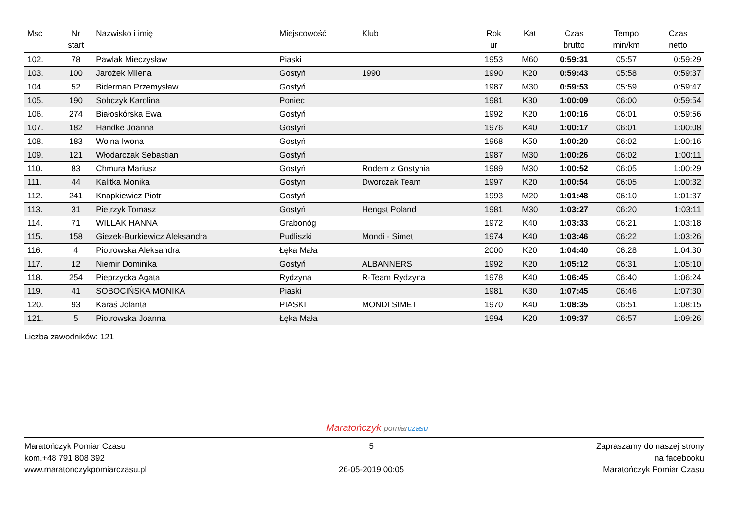| Msc | Nr start | Nazwisko i imię | Miejscowość | Klub | Rok ur | Kat | Czas brutto | Tempo min/km | Czas netto |
| --- | --- | --- | --- | --- | --- | --- | --- | --- | --- |
| 102. | 78 | Pawlak Mieczysław | Piaski | | 1953 | M60 | 0:59:31 | 05:57 | 0:59:29 |
| 103. | 100 | Jarożek Milena | Gostyń | 1990 | 1990 | K20 | 0:59:43 | 05:58 | 0:59:37 |
| 104. | 52 | Biderman Przemysław | Gostyń | | 1987 | M30 | 0:59:53 | 05:59 | 0:59:47 |
| 105. | 190 | Sobczyk Karolina | Poniec | | 1981 | K30 | 1:00:09 | 06:00 | 0:59:54 |
| 106. | 274 | Białoskórska Ewa | Gostyń | | 1992 | K20 | 1:00:16 | 06:01 | 0:59:56 |
| 107. | 182 | Handke Joanna | Gostyń | | 1976 | K40 | 1:00:17 | 06:01 | 1:00:08 |
| 108. | 183 | Wolna Iwona | Gostyń | | 1968 | K50 | 1:00:20 | 06:02 | 1:00:16 |
| 109. | 121 | Włodarczak Sebastian | Gostyń | | 1987 | M30 | 1:00:26 | 06:02 | 1:00:11 |
| 110. | 83 | Chmura Mariusz | Gostyń | Rodem z Gostynia | 1989 | M30 | 1:00:52 | 06:05 | 1:00:29 |
| 111. | 44 | Kalitka Monika | Gostyn | Dworczak Team | 1997 | K20 | 1:00:54 | 06:05 | 1:00:32 |
| 112. | 241 | Knapkiewicz Piotr | Gostyń | | 1993 | M20 | 1:01:48 | 06:10 | 1:01:37 |
| 113. | 31 | Pietrzyk Tomasz | Gostyń | Hengst Poland | 1981 | M30 | 1:03:27 | 06:20 | 1:03:11 |
| 114. | 71 | WILLAK HANNA | Grabonóg | | 1972 | K40 | 1:03:33 | 06:21 | 1:03:18 |
| 115. | 158 | Giezek-Burkiewicz Aleksandra | Pudliszki | Mondi - Simet | 1974 | K40 | 1:03:46 | 06:22 | 1:03:26 |
| 116. | 4 | Piotrowska Aleksandra | Łęka Mała | | 2000 | K20 | 1:04:40 | 06:28 | 1:04:30 |
| 117. | 12 | Niemir Dominika | Gostyń | ALBANNERS | 1992 | K20 | 1:05:12 | 06:31 | 1:05:10 |
| 118. | 254 | Pieprzycka Agata | Rydzyna | R-Team Rydzyna | 1978 | K40 | 1:06:45 | 06:40 | 1:06:24 |
| 119. | 41 | SOBOCIŃSKA MONIKA | Piaski | | 1981 | K30 | 1:07:45 | 06:46 | 1:07:30 |
| 120. | 93 | Karaś Jolanta | PIASKI | MONDI SIMET | 1970 | K40 | 1:08:35 | 06:51 | 1:08:15 |
| 121. | 5 | Piotrowska Joanna | Łęka Mała | | 1994 | K20 | 1:09:37 | 06:57 | 1:09:26 |
Liczba zawodników: 121
Maratończyk pomiar czasu
Maratończyk Pomiar Czasu
kom.+48 791 808 392
www.maratonczykpomiarczasu.pl
5
26-05-2019 00:05
Zapraszamy do naszej strony
na facebooku
Maratończyk Pomiar Czasu